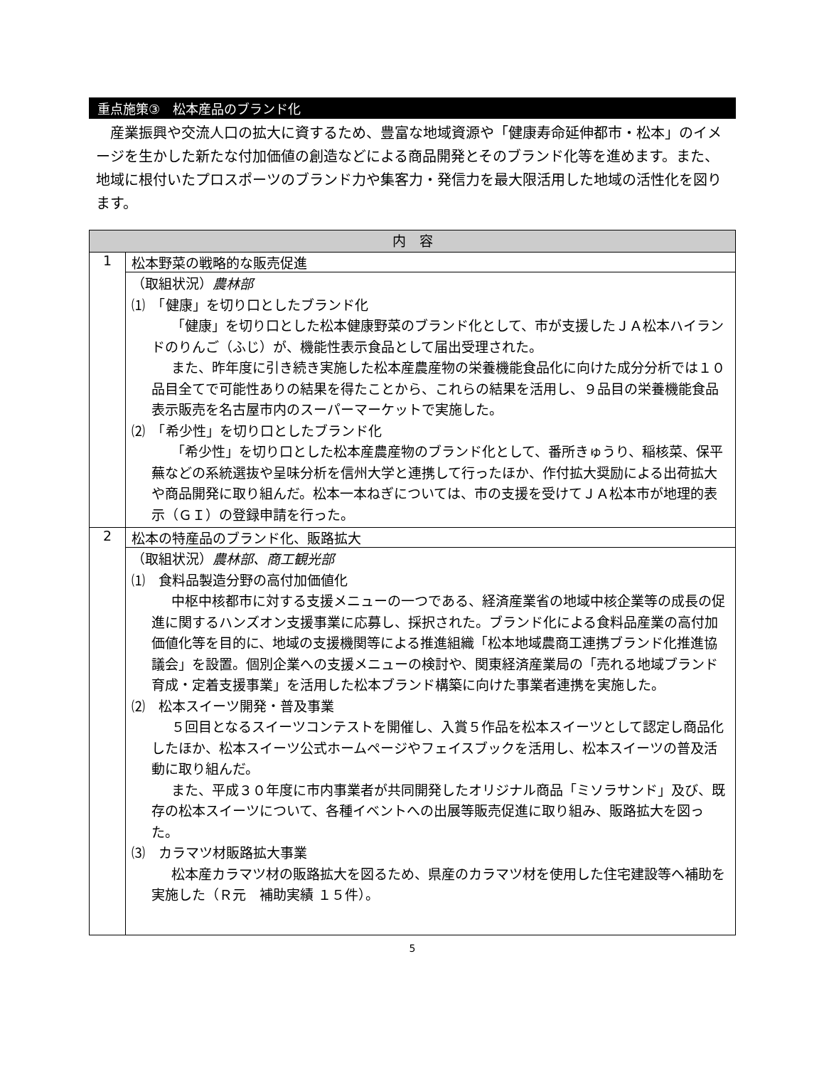重点施策③　松本産品のブランド化
　産業振興や交流人口の拡大に資するため、豊富な地域資源や「健康寿命延伸都市・松本」のイメージを生かした新たな付加価値の創造などによる商品開発とそのブランド化等を進めます。また、地域に根付いたプロスポーツのブランド力や集客力・発信力を最大限活用した地域の活性化を図ります。
| 内 容 | |
| --- | --- |
| 1 | 松本野菜の戦略的な販売促進 |
| | （取組状況） 農林部 ⑴ 「健康」を切り口としたブランド化 「健康」を切り口とした松本健康野菜のブランド化として、市が支援したＪＡ松本ハイランドのりんご（ふじ）が、機能性表示食品として届出受理された。 また、昨年度に引き続き実施した松本産農産物の栄養機能食品化に向けた成分分析では１０品目全てで可能性ありの結果を得たことから、これらの結果を活用し、９品目の栄養機能食品表示販売を名古屋市内のスーパーマーケットで実施した。 ⑵ 「希少性」を切り口としたブランド化 「希少性」を切り口とした松本産農産物のブランド化として、番所きゅうり、稲核菜、保平蕪などの系統選抜や呈味分析を信州大学と連携して行ったほか、作付拡大奨励による出荷拡大や商品開発に取り組んだ。松本一本ねぎについては、市の支援を受けてＪＡ松本市が地理的表示（ＧＩ）の登録申請を行った。 |
| 2 | 松本の特産品のブランド化、販路拡大 |
| | （取組状況） 農林部、商工観光部 ⑴ 食料品製造分野の高付加価値化 中枢中核都市に対する支援メニューの一つである、経済産業省の地域中核企業等の成長の促進に関するハンズオン支援事業に応募し、採択された。ブランド化による食料品産業の高付加価値化等を目的に、地域の支援機関等による推進組織「松本地域農商工連携ブランド化推進協議会」を設置。個別企業への支援メニューの検討や、関東経済産業局の「売れる地域ブランド育成・定着支援事業」を活用した松本ブランド構築に向けた事業者連携を実施した。 ⑵ 松本スイーツ開発・普及事業 ５回目となるスイーツコンテストを開催し、入賞５作品を松本スイーツとして認定し商品化したほか、松本スイーツ公式ホームページやフェイスブックを活用し、松本スイーツの普及活動に取り組んだ。 また、平成３０年度に市内事業者が共同開発したオリジナル商品「ミソラサンド」及び、既存の松本スイーツについて、各種イベントへの出展等販売促進に取り組み、販路拡大を図った。 ⑶ カラマツ材販路拡大事業 松本産カラマツ材の販路拡大を図るため、県産のカラマツ材を使用した住宅建設等へ補助を実施した（Ｒ元 補助実績 １５件）。 |
5